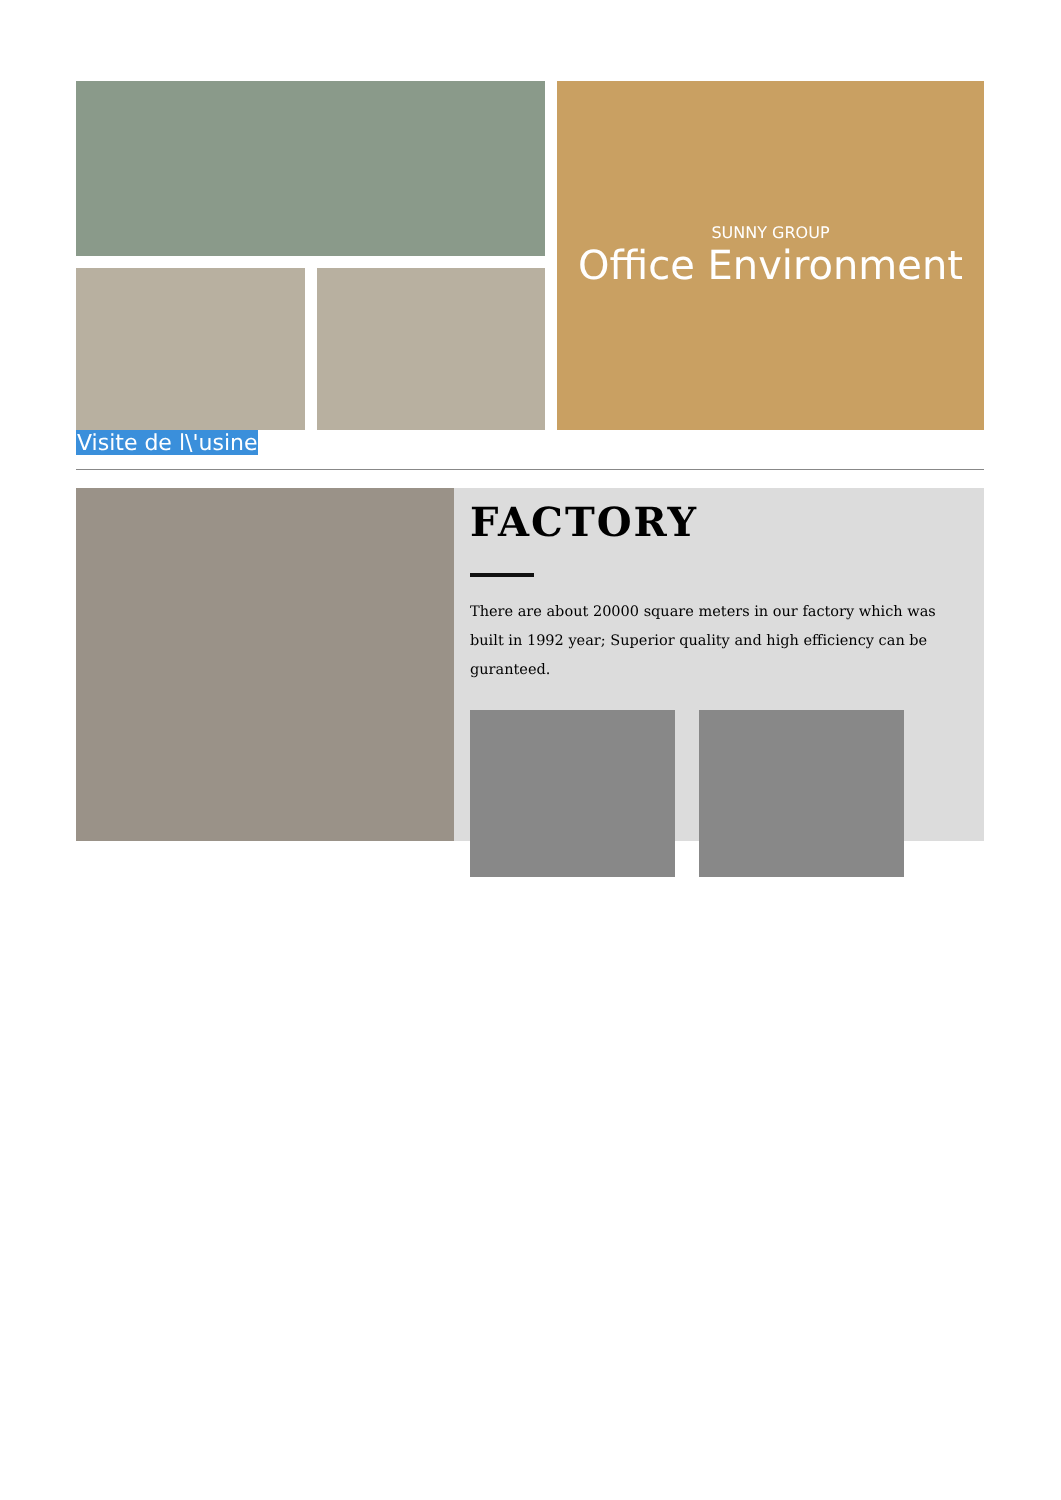SUNNY GROUP
Office Environment
Visite de l\'usine
FACTORY
There are about 20000 square meters in our factory which was built in 1992 year; Superior quality and high efficiency can be guranteed.